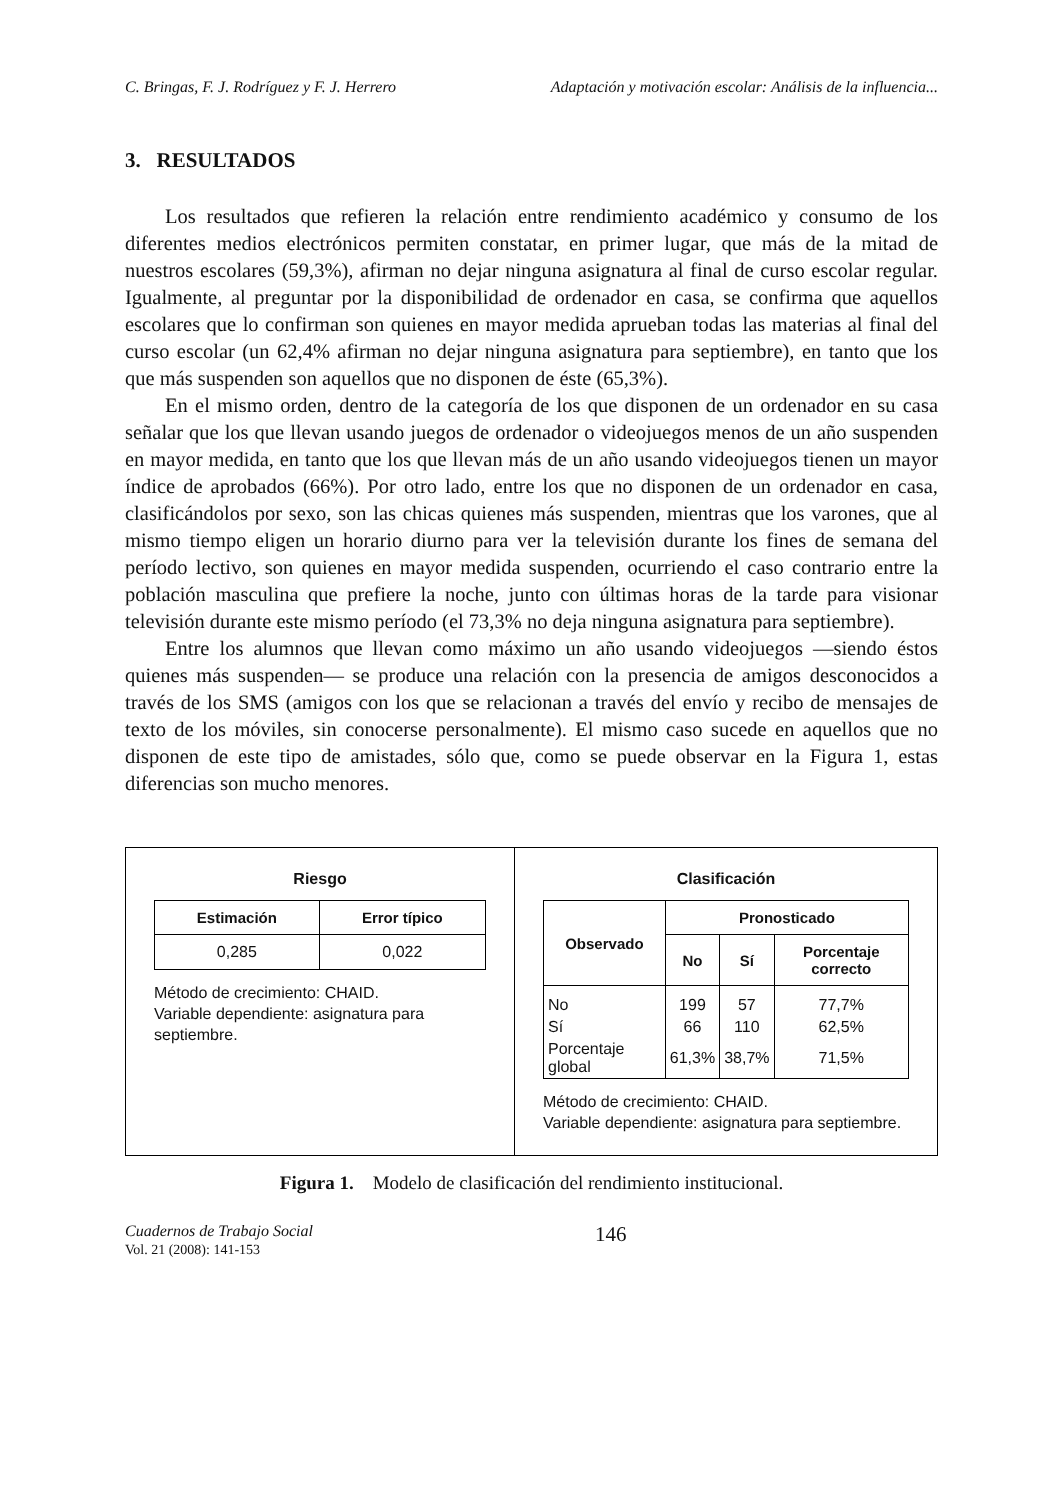C. Bringas, F. J. Rodríguez y F. J. Herrero Adaptación y motivación escolar: Análisis de la influencia...
3. RESULTADOS
Los resultados que refieren la relación entre rendimiento académico y consumo de los diferentes medios electrónicos permiten constatar, en primer lugar, que más de la mitad de nuestros escolares (59,3%), afirman no dejar ninguna asignatura al final de curso escolar regular. Igualmente, al preguntar por la disponibilidad de ordenador en casa, se confirma que aquellos escolares que lo confirman son quienes en mayor medida aprueban todas las materias al final del curso escolar (un 62,4% afirman no dejar ninguna asignatura para septiembre), en tanto que los que más suspenden son aquellos que no disponen de éste (65,3%).
En el mismo orden, dentro de la categoría de los que disponen de un ordenador en su casa señalar que los que llevan usando juegos de ordenador o videojuegos menos de un año suspenden en mayor medida, en tanto que los que llevan más de un año usando videojuegos tienen un mayor índice de aprobados (66%). Por otro lado, entre los que no disponen de un ordenador en casa, clasificándolos por sexo, son las chicas quienes más suspenden, mientras que los varones, que al mismo tiempo eligen un horario diurno para ver la televisión durante los fines de semana del período lectivo, son quienes en mayor medida suspenden, ocurriendo el caso contrario entre la población masculina que prefiere la noche, junto con últimas horas de la tarde para visionar televisión durante este mismo período (el 73,3% no deja ninguna asignatura para septiembre).
Entre los alumnos que llevan como máximo un año usando videojuegos —siendo éstos quienes más suspenden— se produce una relación con la presencia de amigos desconocidos a través de los SMS (amigos con los que se relacionan a través del envío y recibo de mensajes de texto de los móviles, sin conocerse personalmente). El mismo caso sucede en aquellos que no disponen de este tipo de amistades, sólo que, como se puede observar en la Figura 1, estas diferencias son mucho menores.
Riesgo
| Estimación | Error típico |
| --- | --- |
| 0,285 | 0,022 |
Método de crecimiento: CHAID.
Variable dependiente: asignatura para septiembre.
Clasificación
| Observado | Pronosticado | | |
| --- | --- | --- | --- |
| | No | Sí | Porcentaje correcto |
| No | 199 | 57 | 77,7% |
| Sí | 66 | 110 | 62,5% |
| Porcentaje global | 61,3% | 38,7% | 71,5% |
Método de crecimiento: CHAID.
Variable dependiente: asignatura para septiembre.
Figura 1. Modelo de clasificación del rendimiento institucional.
Cuadernos de Trabajo Social
Vol. 21 (2008): 141-153
146